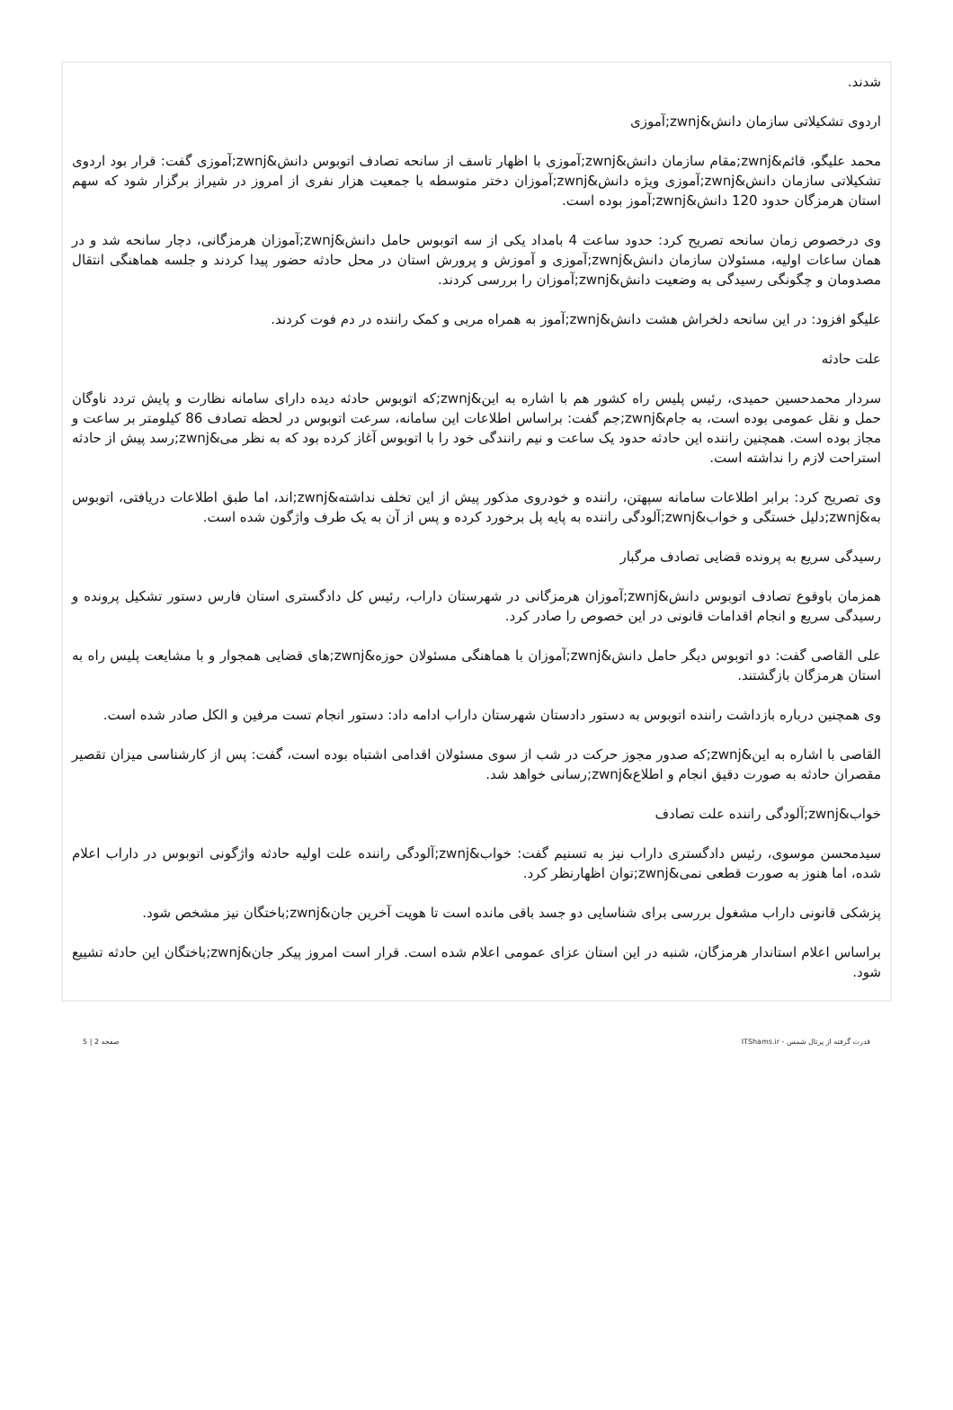شدند.
اردوی تشکیلاتی سازمان دانش&zwnj;آموزی
محمد علیگو، قائم&zwnj;مقام سازمان دانش&zwnj;آموزی با اظهار تاسف از سانحه تصادف اتوبوس دانش&zwnj;آموزی گفت: قرار بود اردوی تشکیلاتی سازمان دانش&zwnj;آموزی ویژه دانش&zwnj;آموزان دختر متوسطه با جمعیت هزار نفری از امروز در شیراز برگزار شود که سهم استان هرمزگان حدود 120 دانش&zwnj;آموز بوده است.
وی درخصوص زمان سانحه تصریح کرد: حدود ساعت 4 بامداد یکی از سه اتوبوس حامل دانش&zwnj;آموزان هرمزگانی، دچار سانحه شد و در همان ساعات اولیه، مسئولان سازمان دانش&zwnj;آموزی و آموزش و پرورش استان در محل حادثه حضور پیدا کردند و جلسه هماهنگی انتقال مصدومان و چگونگی رسیدگی به وضعیت دانش&zwnj;آموزان را بررسی کردند.
علیگو افزود: در این سانحه دلخراش هشت دانش&zwnj;آموز به همراه مربی و کمک راننده در دم فوت کردند.
علت حادثه
سردار محمدحسین حمیدی، رئیس پلیس راه کشور هم با اشاره به این&zwnj;که اتوبوس حادثه دیده دارای سامانه نظارت و پایش تردد ناوگان حمل و نقل عمومی بوده است، به جام&zwnj;جم گفت: براساس اطلاعات این سامانه، سرعت اتوبوس در لحظه تصادف 86 کیلومتر بر ساعت و مجاز بوده است. همچنین راننده این حادثه حدود یک ساعت و نیم رانندگی خود را با اتوبوس آغاز کرده بود که به نظر می&zwnj;رسد پیش از حادثه استراحت لازم را نداشته است.
وی تصریح کرد: برابر اطلاعات سامانه سپهتن، راننده و خودروی مذکور پیش از این تخلف نداشته&zwnj;اند، اما طبق اطلاعات دریافتی، اتوبوس به&zwnj;دلیل خستگی و خواب&zwnj;آلودگی راننده به پایه پل برخورد کرده و پس از آن به یک طرف واژگون شده است.
رسیدگی سریع به پرونده قضایی تصادف مرگبار
همزمان باوقوع تصادف اتوبوس دانش&zwnj;آموزان هرمزگانی در شهرستان داراب، رئیس کل دادگستری استان فارس دستور تشکیل پرونده و رسیدگی سریع و انجام اقدامات قانونی در این خصوص را صادر کرد.
علی القاصی گفت: دو اتوبوس دیگر حامل دانش&zwnj;آموزان با هماهنگی مسئولان حوزه&zwnj;های قضایی همجوار و با مشایعت پلیس راه به استان هرمزگان بازگشتند.
وی همچنین درباره بازداشت راننده اتوبوس به دستور دادستان شهرستان داراب ادامه داد: دستور انجام تست مرفین و الکل صادر شده است.
القاصی با اشاره به این&zwnj;که صدور مجوز حرکت در شب از سوی مسئولان اقدامی اشتباه بوده است، گفت: پس از کارشناسی میزان تقصیر مقصران حادثه به صورت دقیق انجام و اطلاع&zwnj;رسانی خواهد شد.
خواب&zwnj;آلودگی راننده علت تصادف
سیدمحسن موسوی، رئیس دادگستری داراب نیز به تسنیم گفت: خواب&zwnj;آلودگی راننده علت اولیه حادثه واژگونی اتوبوس در داراب اعلام شده، اما هنوز به صورت قطعی نمی&zwnj;توان اظهارنظر کرد.
پزشکی قانونی داراب مشغول بررسی برای شناسایی دو جسد باقی مانده است تا هویت آخرین جان&zwnj;باختگان نیز مشخص شود.
براساس اعلام استاندار هرمزگان، شنبه در این استان عزای عمومی اعلام شده است. قرار است امروز پیکر جان&zwnj;باختگان این حادثه تشییع شود.
قدرت گرفته از پرتال شمس - ITShams.ir صفحه 2 | 5